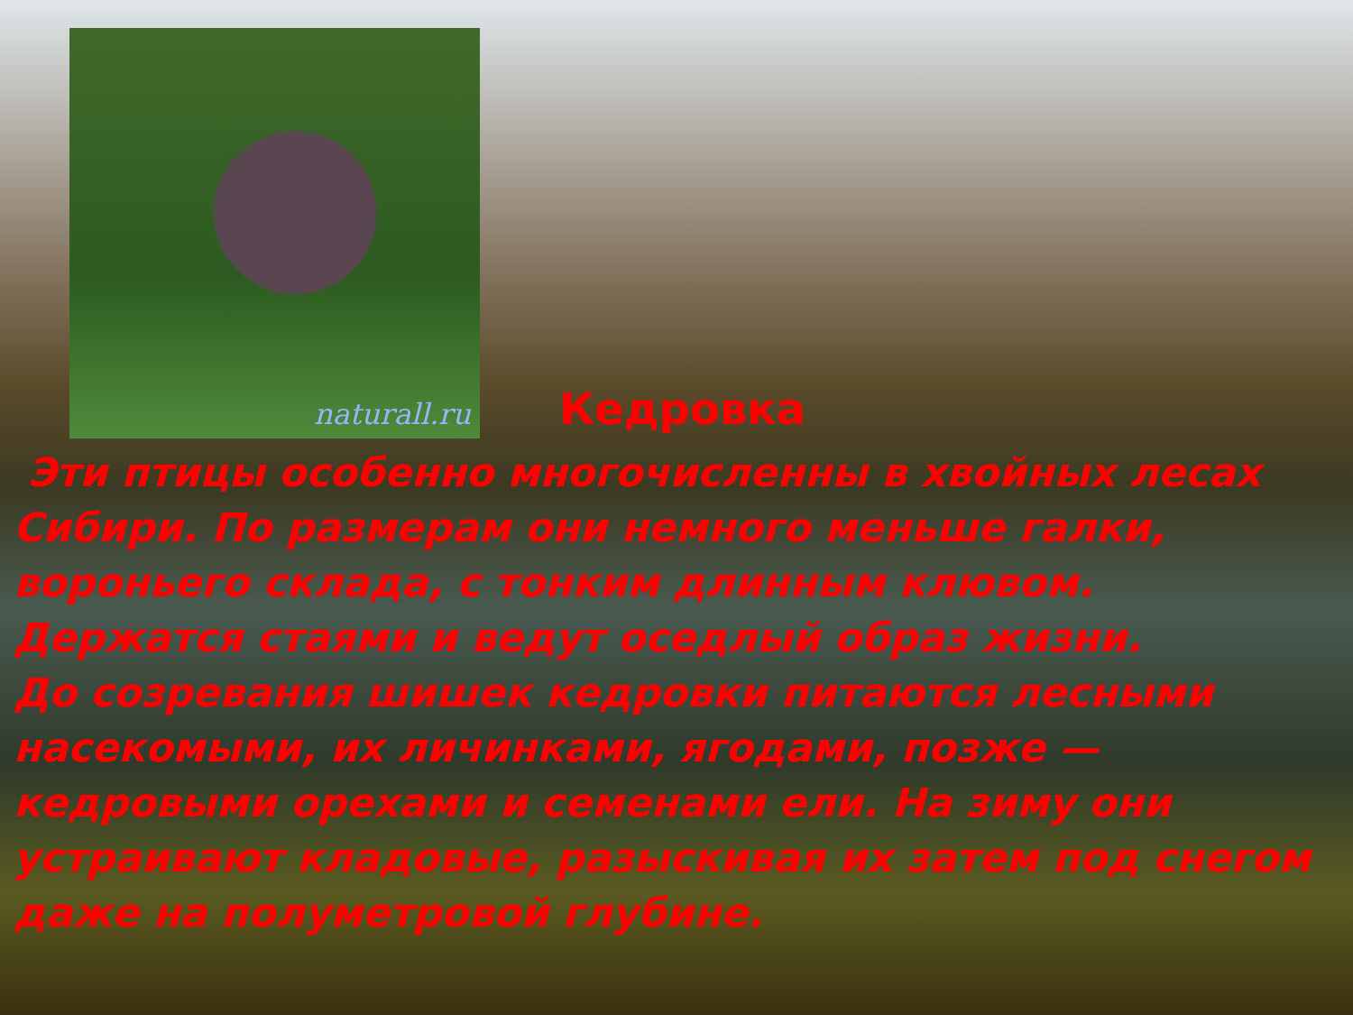naturall.ru
Кедровка
Эти птицы особенно многочисленны в хвойных лесах Сибири. По размерам они немного меньше галки, вороньего склада, с тонким длинным клювом. Держатся стаями и ведут оседлый образ жизни.
До созревания шишек кедровки питаются лесными насекомыми, их личинками, ягодами, позже — кедровыми орехами и семенами ели. На зиму они устраивают кладовые, разыскивая их затем под снегом даже на полуметровой глубине.